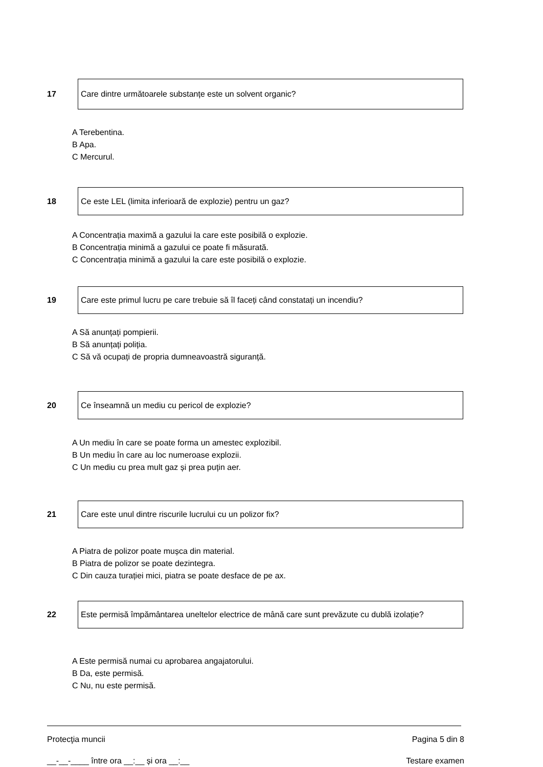17
Care dintre următoarele substanțe este un solvent organic?
A Terebentina.
B Apa.
C Mercurul.
18
Ce este LEL (limita inferioară de explozie) pentru un gaz?
A Concentrația maximă a gazului la care este posibilă o explozie.
B Concentrația minimă a gazului ce poate fi măsurată.
C Concentrația minimă a gazului la care este posibilă o explozie.
19
Care este primul lucru pe care trebuie să îl faceți când constatați un incendiu?
A Să anunțați pompierii.
B Să anunțați poliția.
C Să vă ocupați de propria dumneavoastră siguranță.
20
Ce înseamnă un mediu cu pericol de explozie?
A Un mediu în care se poate forma un amestec explozibil.
B Un mediu în care au loc numeroase explozii.
C Un mediu cu prea mult gaz și prea puțin aer.
21
Care este unul dintre riscurile lucrului cu un polizor fix?
A Piatra de polizor poate mușca din material.
B Piatra de polizor se poate dezintegra.
C Din cauza turației mici, piatra se poate desface de pe ax.
22
Este permisă împământarea uneltelor electrice de mână care sunt prevăzute cu dublă izolație?
A Este permisă numai cu aprobarea angajatorului.
B Da, este permisă.
C Nu, nu este permisă.
Protecţia muncii Pagina 5 din 8
__-__-____ între ora __:__ și ora __:__ Testare examen